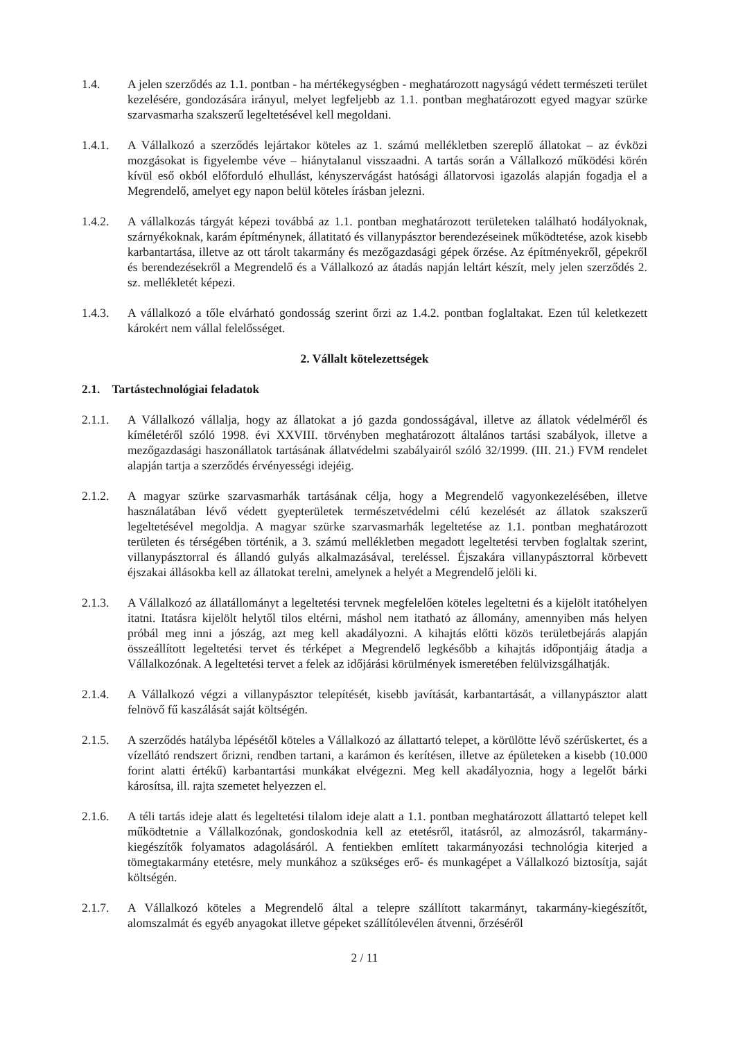1.4. A jelen szerződés az 1.1. pontban - ha mértékegységben - meghatározott nagyságú védett természeti terület kezelésére, gondozására irányul, melyet legfeljebb az 1.1. pontban meghatározott egyed magyar szürke szarvasmarha szakszerű legeltetésével kell megoldani.
1.4.1. A Vállalkozó a szerződés lejártakor köteles az 1. számú mellékletben szereplő állatokat – az évközi mozgásokat is figyelembe véve – hiánytalanul visszaadni. A tartás során a Vállalkozó működési körén kívül eső okból előforduló elhullást, kényszervágást hatósági állatorvosi igazolás alapján fogadja el a Megrendelő, amelyet egy napon belül köteles írásban jelezni.
1.4.2. A vállalkozás tárgyát képezi továbbá az 1.1. pontban meghatározott területeken található hodályoknak, szárnyékoknak, karám építménynek, állatitató és villanypásztor berendezéseinek működtetése, azok kisebb karbantartása, illetve az ott tárolt takarmány és mezőgazdasági gépek őrzése. Az építményekről, gépekről és berendezésekről a Megrendelő és a Vállalkozó az átadás napján leltárt készít, mely jelen szerződés 2. sz. mellékletét képezi.
1.4.3. A vállalkozó a tőle elvárható gondosság szerint őrzi az 1.4.2. pontban foglaltakat. Ezen túl keletkezett károkért nem vállal felelősséget.
2. Vállalt kötelezettségek
2.1. Tartástechnológiai feladatok
2.1.1. A Vállalkozó vállalja, hogy az állatokat a jó gazda gondosságával, illetve az állatok védelméről és kíméletéről szóló 1998. évi XXVIII. törvényben meghatározott általános tartási szabályok, illetve a mezőgazdasági haszonállatok tartásának állatvédelmi szabályairól szóló 32/1999. (III. 21.) FVM rendelet alapján tartja a szerződés érvényességi idejéig.
2.1.2. A magyar szürke szarvasmarhák tartásának célja, hogy a Megrendelő vagyonkezelésében, illetve használatában lévő védett gyepterületek természetvédelmi célú kezelését az állatok szakszerű legeltetésével megoldja. A magyar szürke szarvasmarhák legeltetése az 1.1. pontban meghatározott területen és térségében történik, a 3. számú mellékletben megadott legeltetési tervben foglaltak szerint, villanypásztorral és állandó gulyás alkalmazásával, tereléssel. Éjszakára villanypásztorral körbevett éjszakai állásokba kell az állatokat terelni, amelynek a helyét a Megrendelő jelöli ki.
2.1.3. A Vállalkozó az állatállományt a legeltetési tervnek megfelelően köteles legeltetni és a kijelölt itatóhelyen itatni. Itatásra kijelölt helytől tilos eltérni, máshol nem itatható az állomány, amennyiben más helyen próbál meg inni a jószág, azt meg kell akadályozni. A kihajtás előtti közös területbejárás alapján összeállított legeltetési tervet és térképet a Megrendelő legkésőbb a kihajtás időpontjáig átadja a Vállalkozónak. A legeltetési tervet a felek az időjárási körülmények ismeretében felülvizsgálhatják.
2.1.4. A Vállalkozó végzi a villanypásztor telepítését, kisebb javítását, karbantartását, a villanypásztor alatt felnövő fű kaszálását saját költségén.
2.1.5. A szerződés hatályba lépésétől köteles a Vállalkozó az állattartó telepet, a körülötte lévő szérűskertet, és a vízellátó rendszert őrizni, rendben tartani, a karámon és kerítésen, illetve az épületeken a kisebb (10.000 forint alatti értékű) karbantartási munkákat elvégezni. Meg kell akadályoznia, hogy a legelőt bárki károsítsa, ill. rajta szemetet helyezzen el.
2.1.6. A téli tartás ideje alatt és legeltetési tilalom ideje alatt a 1.1. pontban meghatározott állattartó telepet kell működtetnie a Vállalkozónak, gondoskodnia kell az etetésről, itatásról, az almozásról, takarmány-kiegészítők folyamatos adagolásáról. A fentiekben említett takarmányozási technológia kiterjed a tömegtakarmány etetésre, mely munkához a szükséges erő- és munkagépet a Vállalkozó biztosítja, saját költségén.
2.1.7. A Vállalkozó köteles a Megrendelő által a telepre szállított takarmányt, takarmány-kiegészítőt, alomszalmát és egyéb anyagokat illetve gépeket szállítólevélen átvenni, őrzéséről
2 / 11